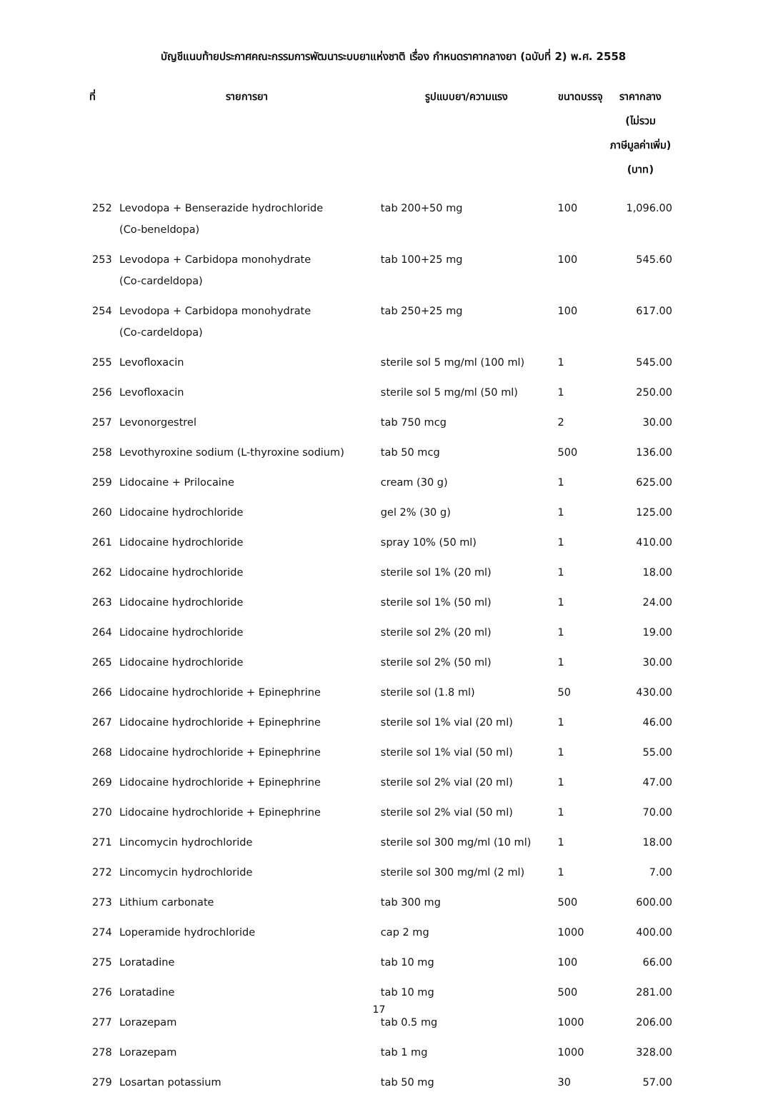บัญชีแนบท้ายประกาศคณะกรรมการพัฒนาระบบยาแห่งชาติ เรื่อง กำหนดราคากลางยา (ฉบับที่ 2) พ.ศ. 2558
| ที่ | รายการยา | รูปแบบยา/ความแรง | ขนาดบรรจุ | ราคากลาง (ไม่รวม ภาษีมูลค่าเพิ่ม) (บาท) |
| --- | --- | --- | --- | --- |
| 252 | Levodopa + Benserazide hydrochloride (Co-beneldopa) | tab 200+50 mg | 100 | 1,096.00 |
| 253 | Levodopa + Carbidopa monohydrate (Co-cardeldopa) | tab 100+25 mg | 100 | 545.60 |
| 254 | Levodopa + Carbidopa monohydrate (Co-cardeldopa) | tab 250+25 mg | 100 | 617.00 |
| 255 | Levofloxacin | sterile sol 5 mg/ml (100 ml) | 1 | 545.00 |
| 256 | Levofloxacin | sterile sol 5 mg/ml (50 ml) | 1 | 250.00 |
| 257 | Levonorgestrel | tab 750 mcg | 2 | 30.00 |
| 258 | Levothyroxine sodium (L-thyroxine sodium) | tab 50 mcg | 500 | 136.00 |
| 259 | Lidocaine + Prilocaine | cream (30 g) | 1 | 625.00 |
| 260 | Lidocaine hydrochloride | gel 2% (30 g) | 1 | 125.00 |
| 261 | Lidocaine hydrochloride | spray 10% (50 ml) | 1 | 410.00 |
| 262 | Lidocaine hydrochloride | sterile sol 1% (20 ml) | 1 | 18.00 |
| 263 | Lidocaine hydrochloride | sterile sol 1% (50 ml) | 1 | 24.00 |
| 264 | Lidocaine hydrochloride | sterile sol 2% (20 ml) | 1 | 19.00 |
| 265 | Lidocaine hydrochloride | sterile sol 2% (50 ml) | 1 | 30.00 |
| 266 | Lidocaine hydrochloride + Epinephrine | sterile sol (1.8 ml) | 50 | 430.00 |
| 267 | Lidocaine hydrochloride + Epinephrine | sterile sol 1% vial (20 ml) | 1 | 46.00 |
| 268 | Lidocaine hydrochloride + Epinephrine | sterile sol 1% vial (50 ml) | 1 | 55.00 |
| 269 | Lidocaine hydrochloride + Epinephrine | sterile sol 2% vial (20 ml) | 1 | 47.00 |
| 270 | Lidocaine hydrochloride + Epinephrine | sterile sol 2% vial (50 ml) | 1 | 70.00 |
| 271 | Lincomycin hydrochloride | sterile sol 300 mg/ml (10 ml) | 1 | 18.00 |
| 272 | Lincomycin hydrochloride | sterile sol 300 mg/ml (2 ml) | 1 | 7.00 |
| 273 | Lithium carbonate | tab 300 mg | 500 | 600.00 |
| 274 | Loperamide hydrochloride | cap 2 mg | 1000 | 400.00 |
| 275 | Loratadine | tab 10 mg | 100 | 66.00 |
| 276 | Loratadine | tab 10 mg | 500 | 281.00 |
| 277 | Lorazepam | tab 0.5 mg | 1000 | 206.00 |
| 278 | Lorazepam | tab 1 mg | 1000 | 328.00 |
| 279 | Losartan potassium | tab 50 mg | 30 | 57.00 |
17